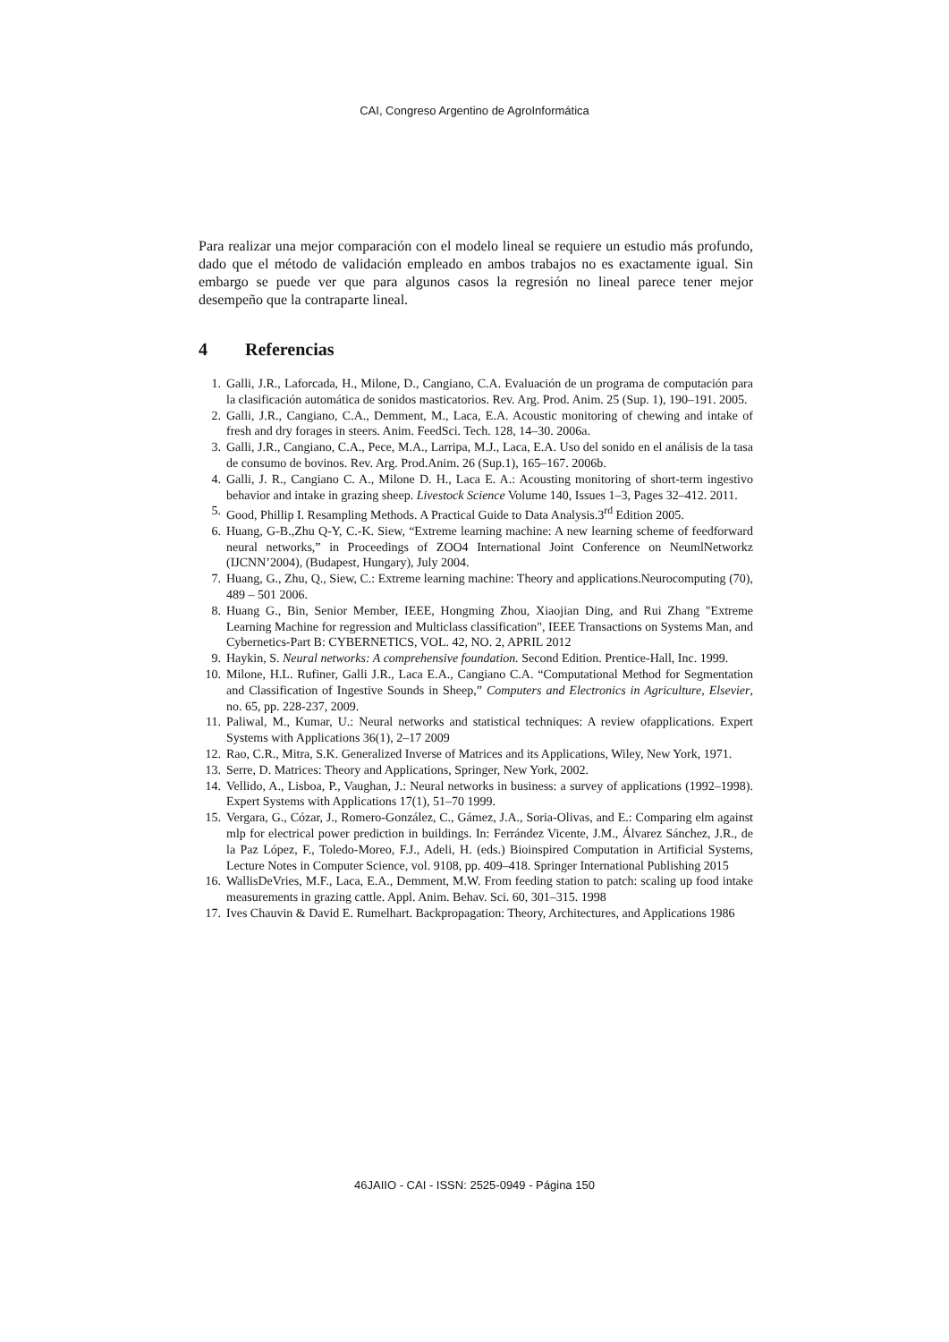CAI, Congreso Argentino de AgroInformática
Para realizar una mejor comparación con el modelo lineal se requiere un estudio más profundo, dado que el método de validación empleado en ambos trabajos no es exactamente igual. Sin embargo se puede ver que para algunos casos la regresión no lineal parece tener mejor desempeño que la contraparte lineal.
4 Referencias
1. Galli, J.R., Laforcada, H., Milone, D., Cangiano, C.A. Evaluación de un programa de computación para la clasificación automática de sonidos masticatorios. Rev. Arg. Prod. Anim. 25 (Sup. 1), 190–191. 2005.
2. Galli, J.R., Cangiano, C.A., Demment, M., Laca, E.A. Acoustic monitoring of chewing and intake of fresh and dry forages in steers. Anim. FeedSci. Tech. 128, 14–30. 2006a.
3. Galli, J.R., Cangiano, C.A., Pece, M.A., Larripa, M.J., Laca, E.A. Uso del sonido en el análisis de la tasa de consumo de bovinos. Rev. Arg. Prod.Anim. 26 (Sup.1), 165–167. 2006b.
4. Galli, J. R., Cangiano C. A., Milone D. H., Laca E. A.: Acousting monitoring of short-term ingestivo behavior and intake in grazing sheep. Livestock Science Volume 140, Issues 1–3, Pages 32–412. 2011.
5. Good, Phillip I. Resampling Methods. A Practical Guide to Data Analysis.3<sup>rd</sup> Edition 2005.
6. Huang, G-B.,Zhu Q-Y, C.-K. Siew, “Extreme learning machine: A new learning scheme of feedforward neural networks,” in Proceedings of ZOO4 International Joint Conference on NeumlNetworkz (IJCNN’2004), (Budapest, Hungary), July 2004.
7. Huang, G., Zhu, Q., Siew, C.: Extreme learning machine: Theory and applications.Neurocomputing (70), 489 – 501 2006.
8. Huang G., Bin, Senior Member, IEEE, Hongming Zhou, Xiaojian Ding, and Rui Zhang "Extreme Learning Machine for regression and Multiclass classification", IEEE Transactions on Systems Man, and Cybernetics-Part B: CYBERNETICS, VOL. 42, NO. 2, APRIL 2012
9. Haykin, S. Neural networks: A comprehensive foundation. Second Edition. Prentice-Hall, Inc. 1999.
10. Milone, H.L. Rufiner, Galli J.R., Laca E.A., Cangiano C.A. “Computational Method for Segmentation and Classification of Ingestive Sounds in Sheep,” Computers and Electronics in Agriculture, Elsevier, no. 65, pp. 228-237, 2009.
11. Paliwal, M., Kumar, U.: Neural networks and statistical techniques: A review ofapplications. Expert Systems with Applications 36(1), 2–17 2009
12. Rao, C.R., Mitra, S.K. Generalized Inverse of Matrices and its Applications, Wiley, New York, 1971.
13. Serre, D. Matrices: Theory and Applications, Springer, New York, 2002.
14. Vellido, A., Lisboa, P., Vaughan, J.: Neural networks in business: a survey of applications (1992–1998). Expert Systems with Applications 17(1), 51–70 1999.
15. Vergara, G., Cózar, J., Romero-González, C., Gámez, J.A., Soria-Olivas, and E.: Comparing elm against mlp for electrical power prediction in buildings. In: Ferrández Vicente, J.M., Álvarez Sánchez, J.R., de la Paz López, F., Toledo-Moreo, F.J., Adeli, H. (eds.) Bioinspired Computation in Artificial Systems, Lecture Notes in Computer Science, vol. 9108, pp. 409–418. Springer International Publishing 2015
16. WallisDeVries, M.F., Laca, E.A., Demment, M.W. From feeding station to patch: scaling up food intake measurements in grazing cattle. Appl. Anim. Behav. Sci. 60, 301–315. 1998
17. Ives Chauvin & David E. Rumelhart. Backpropagation: Theory, Architectures, and Applications 1986
46JAIIO - CAI - ISSN: 2525-0949 - Página 150